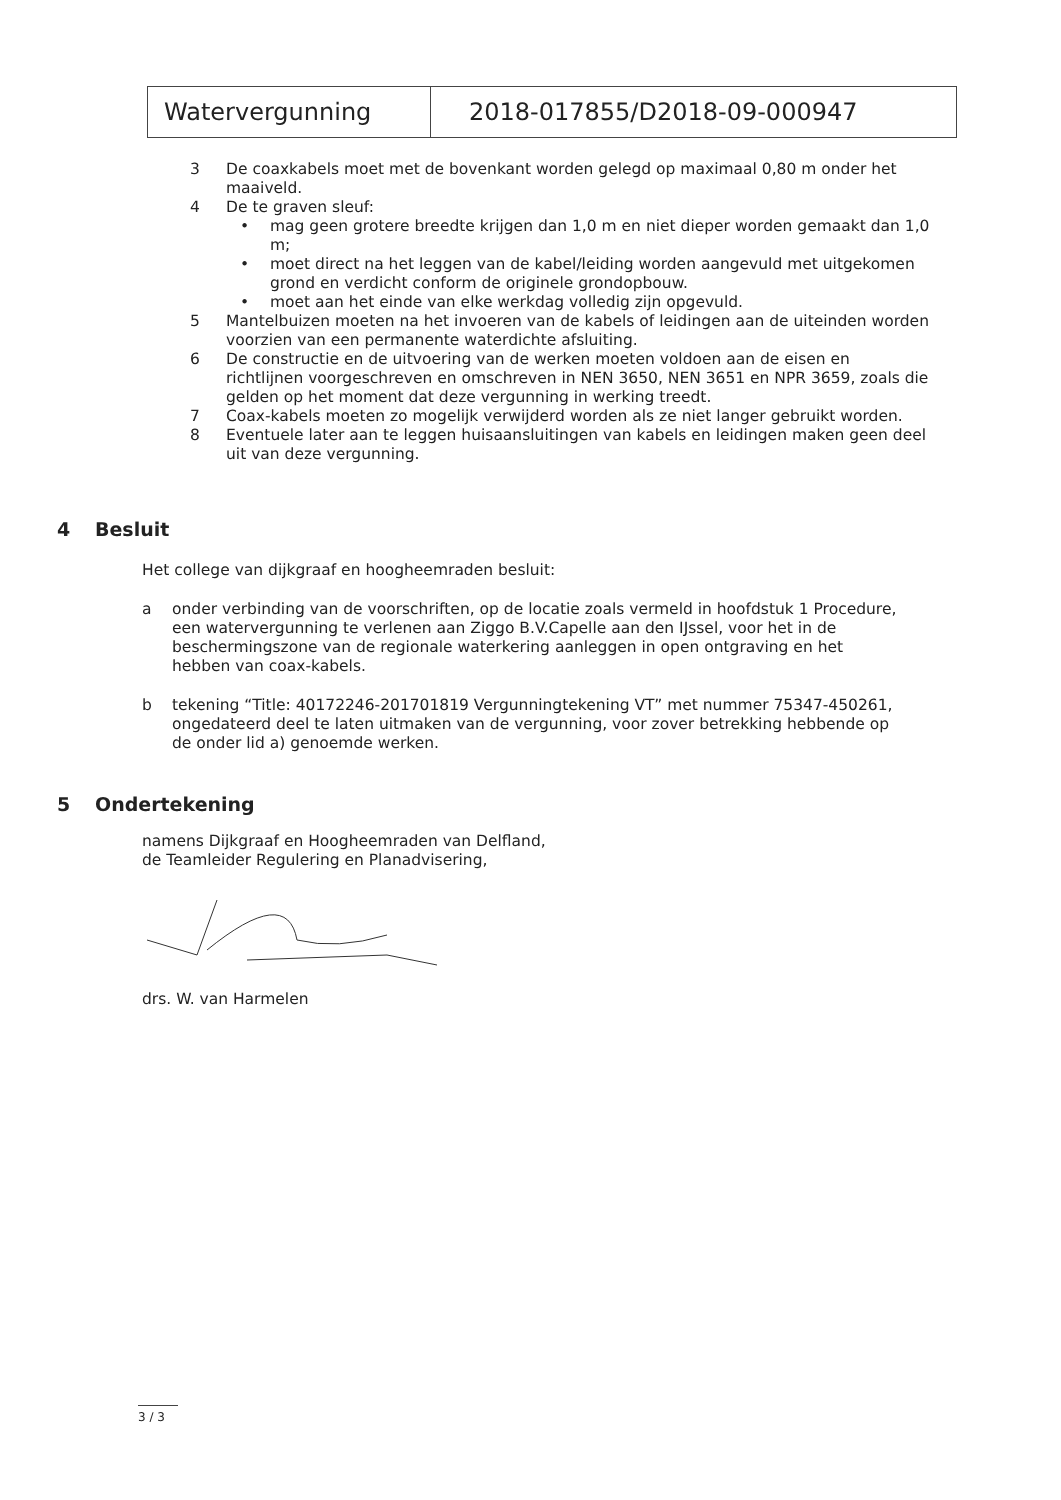| Watervergunning | 2018-017855/D2018-09-000947 |
3 De coaxkabels moet met de bovenkant worden gelegd op maximaal 0,80 m onder het maaiveld.
4 De te graven sleuf:
• mag geen grotere breedte krijgen dan 1,0 m en niet dieper worden gemaakt dan 1,0 m;
• moet direct na het leggen van de kabel/leiding worden aangevuld met uitgekomen grond en verdicht conform de originele grondopbouw.
• moet aan het einde van elke werkdag volledig zijn opgevuld.
5 Mantelbuizen moeten na het invoeren van de kabels of leidingen aan de uiteinden worden voorzien van een permanente waterdichte afsluiting.
6 De constructie en de uitvoering van de werken moeten voldoen aan de eisen en richtlijnen voorgeschreven en omschreven in NEN 3650, NEN 3651 en NPR 3659, zoals die gelden op het moment dat deze vergunning in werking treedt.
7 Coax-kabels moeten zo mogelijk verwijderd worden als ze niet langer gebruikt worden.
8 Eventuele later aan te leggen huisaansluitingen van kabels en leidingen maken geen deel uit van deze vergunning.
4 Besluit
Het college van dijkgraaf en hoogheemraden besluit:
a onder verbinding van de voorschriften, op de locatie zoals vermeld in hoofdstuk 1 Procedure, een watervergunning te verlenen aan Ziggo B.V.Capelle aan den IJssel, voor het in de beschermingszone van de regionale waterkering aanleggen in open ontgraving en het hebben van coax-kabels.
b tekening “Title: 40172246-201701819 Vergunningtekening VT” met nummer 75347-450261, ongedateerd deel te laten uitmaken van de vergunning, voor zover betrekking hebbende op de onder lid a) genoemde werken.
5 Ondertekening
namens Dijkgraaf en Hoogheemraden van Delfland,
de Teamleider Regulering en Planadvisering,
drs. W. van Harmelen
3 / 3